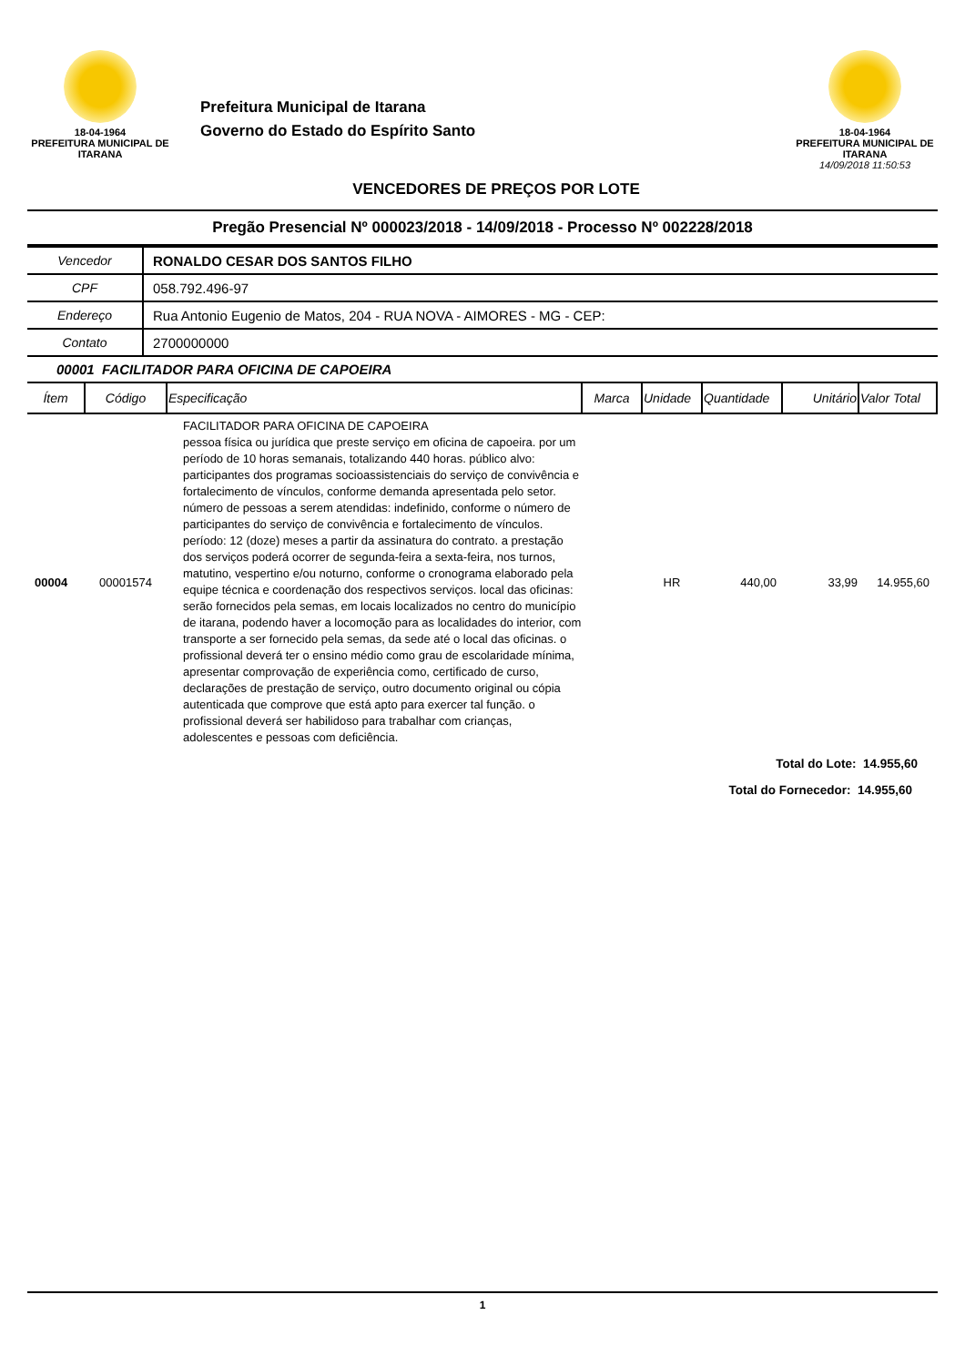18-04-1964
PREFEITURA MUNICIPAL DE ITARANA
Prefeitura Municipal de Itarana
Governo do Estado do Espírito Santo
VENCEDORES DE PREÇOS POR LOTE
18-04-1964
PREFEITURA MUNICIPAL DE ITARANA
14/09/2018 11:50:53
Pregão Presencial Nº 000023/2018 - 14/09/2018 - Processo Nº 002228/2018
| Vencedor | RONALDO CESAR DOS SANTOS FILHO |
| CPF | 058.792.496-97 |
| Endereço | Rua Antonio Eugenio de Matos, 204 - RUA NOVA - AIMORES - MG - CEP: |
| Contato | 2700000000 |
00001 FACILITADOR PARA OFICINA DE CAPOEIRA
| Ítem | Código | Especificação | Marca | Unidade | Quantidade | Unitário | Valor Total |
| --- | --- | --- | --- | --- | --- | --- | --- |
| 00004 | 00001574 | FACILITADOR PARA OFICINA DE CAPOEIRA pessoa física ou jurídica que preste serviço em oficina de capoeira. por um período de 10 horas semanais, totalizando 440 horas. público alvo: participantes dos programas socioassistenciais do serviço de convivência e fortalecimento de vínculos, conforme demanda apresentada pelo setor. número de pessoas a serem atendidas: indefinido, conforme o número de participantes do serviço de convivência e fortalecimento de vínculos. período: 12 (doze) meses a partir da assinatura do contrato. a prestação dos serviços poderá ocorrer de segunda-feira a sexta-feira, nos turnos, matutino, vespertino e/ou noturno, conforme o cronograma elaborado pela equipe técnica e coordenação dos respectivos serviços. local das oficinas: serão fornecidos pela semas, em locais localizados no centro do município de itarana, podendo haver a locomoção para as localidades do interior, com transporte a ser fornecido pela semas, da sede até o local das oficinas. o profissional deverá ter o ensino médio como grau de escolaridade mínima, apresentar comprovação de experiência como, certificado de curso, declarações de prestação de serviço, outro documento original ou cópia autenticada que comprove que está apto para exercer tal função. o profissional deverá ser habilidoso para trabalhar com crianças, adolescentes e pessoas com deficiência. | | HR | 440,00 | 33,99 | 14.955,60 |
Total do Lote: 14.955,60
Total do Fornecedor: 14.955,60
1